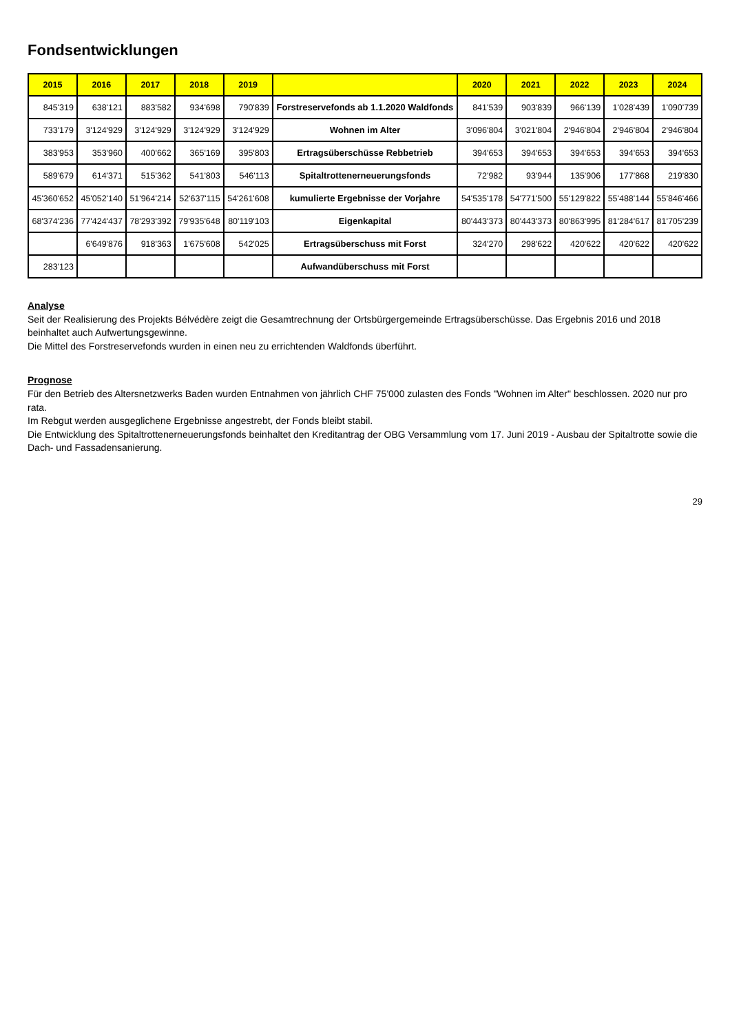Fondsentwicklungen
| 2015 | 2016 | 2017 | 2018 | 2019 | | 2020 | 2021 | 2022 | 2023 | 2024 |
| --- | --- | --- | --- | --- | --- | --- | --- | --- | --- | --- |
| 845'319 | 638'121 | 883'582 | 934'698 | 790'839 | Forstreservefonds ab 1.1.2020 Waldfonds | 841'539 | 903'839 | 966'139 | 1'028'439 | 1'090'739 |
| 733'179 | 3'124'929 | 3'124'929 | 3'124'929 | 3'124'929 | Wohnen im Alter | 3'096'804 | 3'021'804 | 2'946'804 | 2'946'804 | 2'946'804 |
| 383'953 | 353'960 | 400'662 | 365'169 | 395'803 | Ertragsüberschüsse Rebbetrieb | 394'653 | 394'653 | 394'653 | 394'653 | 394'653 |
| 589'679 | 614'371 | 515'362 | 541'803 | 546'113 | Spitaltrottenerneuerungsfonds | 72'982 | 93'944 | 135'906 | 177'868 | 219'830 |
| 45'360'652 | 45'052'140 | 51'964'214 | 52'637'115 | 54'261'608 | kumulierte Ergebnisse der Vorjahre | 54'535'178 | 54'771'500 | 55'129'822 | 55'488'144 | 55'846'466 |
| 68'374'236 | 77'424'437 | 78'293'392 | 79'935'648 | 80'119'103 | Eigenkapital | 80'443'373 | 80'443'373 | 80'863'995 | 81'284'617 | 81'705'239 |
| | 6'649'876 | 918'363 | 1'675'608 | 542'025 | Ertragsüberschuss mit Forst | 324'270 | 298'622 | 420'622 | 420'622 | 420'622 |
| 283'123 | | | | | Aufwandüberschuss mit Forst | | | | | |
Analyse
Seit der Realisierung des Projekts Bélvédère zeigt die Gesamtrechnung der Ortsbürgergemeinde Ertragsüberschüsse. Das Ergebnis 2016 und 2018 beinhaltet auch Aufwertungsgewinne.
Die Mittel des Forstreservefonds wurden in einen neu zu errichtenden Waldfonds überführt.
Prognose
Für den Betrieb des Altersnetzwerks Baden wurden Entnahmen von jährlich CHF 75'000 zulasten des Fonds "Wohnen im Alter" beschlossen. 2020 nur pro rata.
Im Rebgut werden ausgeglichene Ergebnisse angestrebt, der Fonds bleibt stabil.
Die Entwicklung des Spitaltrottenerneuerungsfonds beinhaltet den Kreditantrag der OBG Versammlung vom 17. Juni 2019 - Ausbau der Spitaltrotte sowie die Dach- und Fassadensanierung.
29